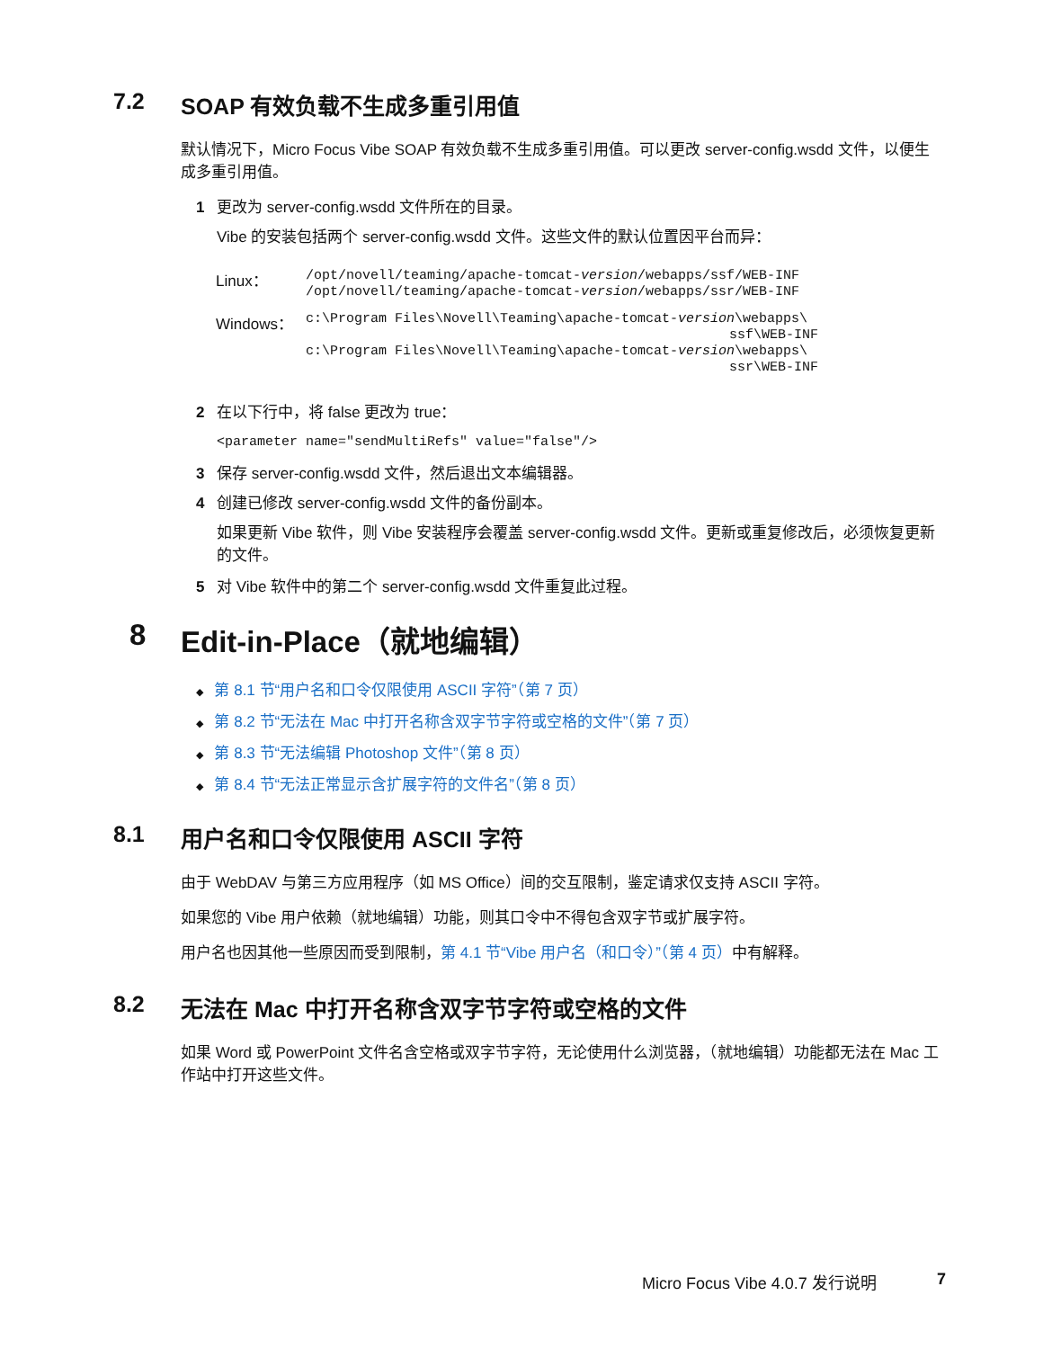7.2 SOAP 有效负载不生成多重引用值
默认情况下，Micro Focus Vibe SOAP 有效负载不生成多重引用值。可以更改 server-config.wsdd 文件，以便生成多重引用值。
1 更改为 server-config.wsdd 文件所在的目录。
Vibe 的安装包括两个 server-config.wsdd 文件。这些文件的默认位置因平台而异：
| Linux： | /opt/novell/teaming/apache-tomcat- version /webapps/ssf/WEB-INF /opt/novell/teaming/apache-tomcat- version /webapps/ssr/WEB-INF |
| Windows： | c:\Program Files\Novell\Teaming\apache-tomcat- version \webapps\ ssf\WEB-INF c:\Program Files\Novell\Teaming\apache-tomcat- version \webapps\ ssr\WEB-INF |
2 在以下行中，将 false 更改为 true：
<parameter name="sendMultiRefs" value="false"/>
3 保存 server-config.wsdd 文件，然后退出文本编辑器。
4 创建已修改 server-config.wsdd 文件的备份副本。
如果更新 Vibe 软件，则 Vibe 安装程序会覆盖 server-config.wsdd 文件。更新或重复修改后，必须恢复更新的文件。
5 对 Vibe 软件中的第二个 server-config.wsdd 文件重复此过程。
8 Edit-in-Place（就地编辑）
◆ 第 8.1 节“用户名和口令仅限使用 ASCII 字符”（第 7 页）
◆ 第 8.2 节“无法在 Mac 中打开名称含双字节字符或空格的文件”（第 7 页）
◆ 第 8.3 节“无法编辑 Photoshop 文件”（第 8 页）
◆ 第 8.4 节“无法正常显示含扩展字符的文件名”（第 8 页）
8.1 用户名和口令仅限使用 ASCII 字符
由于 WebDAV 与第三方应用程序（如 MS Office）间的交互限制，鉴定请求仅支持 ASCII 字符。
如果您的 Vibe 用户依赖（就地编辑）功能，则其口令中不得包含双字节或扩展字符。
用户名也因其他一些原因而受到限制，第 4.1 节“Vibe 用户名（和口令）”（第 4 页）中有解释。
8.2 无法在 Mac 中打开名称含双字节字符或空格的文件
如果 Word 或 PowerPoint 文件名含空格或双字节字符，无论使用什么浏览器，（就地编辑）功能都无法在 Mac 工作站中打开这些文件。
Micro Focus Vibe 4.0.7 发行说明 7